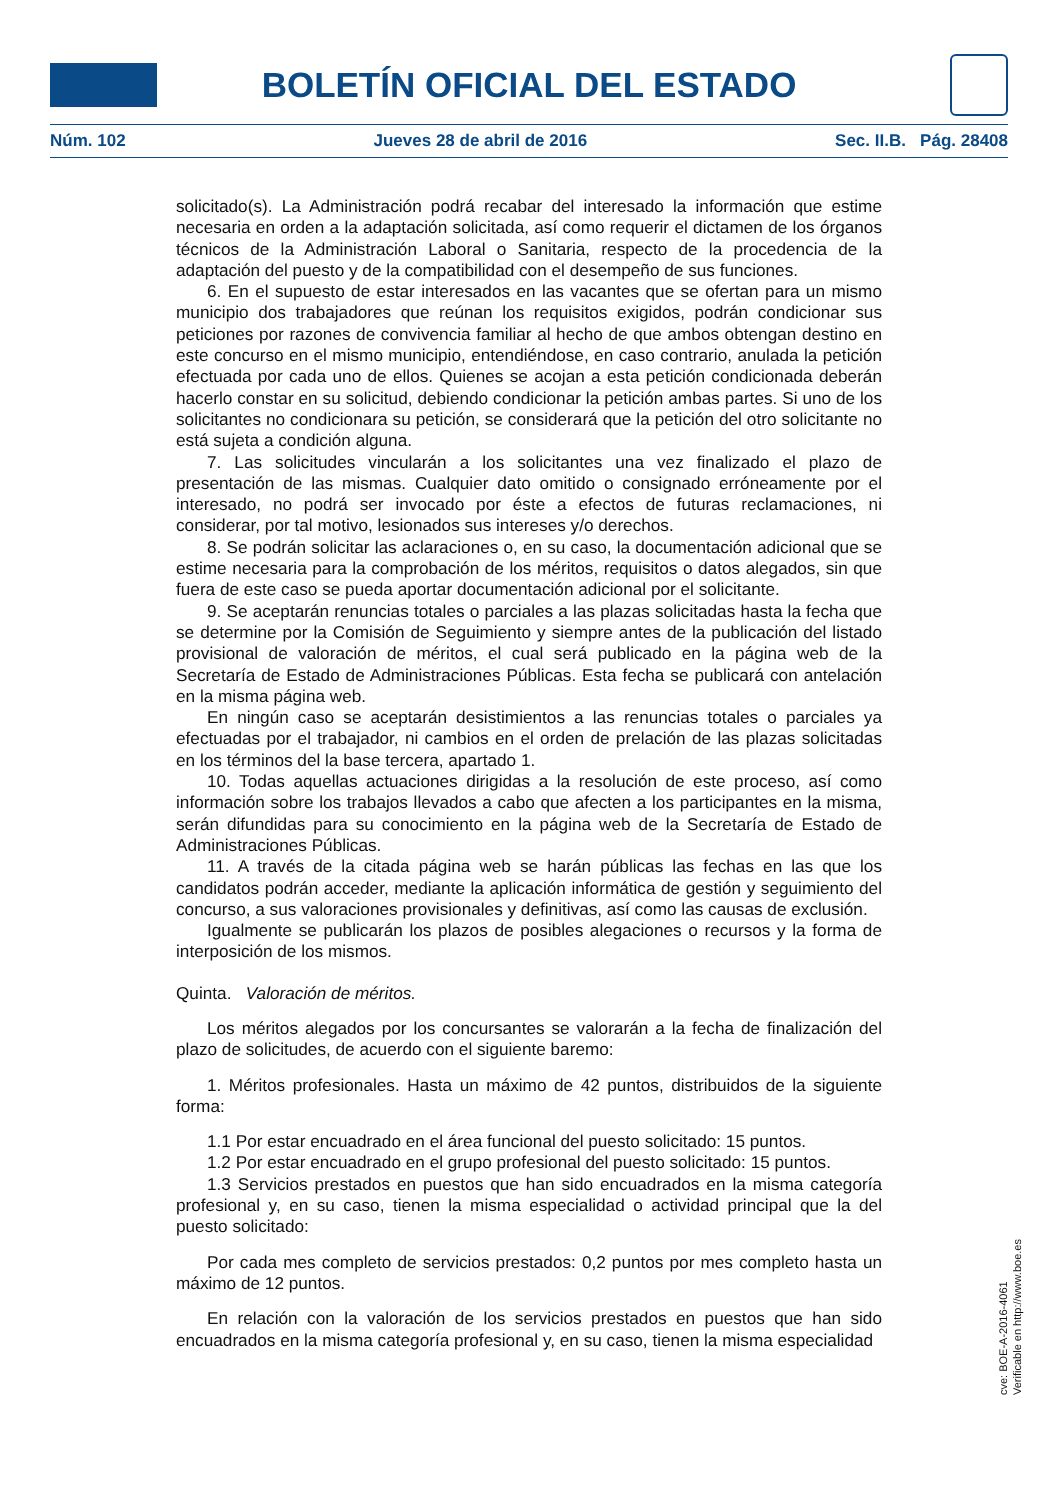BOLETÍN OFICIAL DEL ESTADO
Núm. 102 Jueves 28 de abril de 2016 Sec. II.B. Pág. 28408
solicitado(s). La Administración podrá recabar del interesado la información que estime necesaria en orden a la adaptación solicitada, así como requerir el dictamen de los órganos técnicos de la Administración Laboral o Sanitaria, respecto de la procedencia de la adaptación del puesto y de la compatibilidad con el desempeño de sus funciones.
6. En el supuesto de estar interesados en las vacantes que se ofertan para un mismo municipio dos trabajadores que reúnan los requisitos exigidos, podrán condicionar sus peticiones por razones de convivencia familiar al hecho de que ambos obtengan destino en este concurso en el mismo municipio, entendiéndose, en caso contrario, anulada la petición efectuada por cada uno de ellos. Quienes se acojan a esta petición condicionada deberán hacerlo constar en su solicitud, debiendo condicionar la petición ambas partes. Si uno de los solicitantes no condicionara su petición, se considerará que la petición del otro solicitante no está sujeta a condición alguna.
7. Las solicitudes vincularán a los solicitantes una vez finalizado el plazo de presentación de las mismas. Cualquier dato omitido o consignado erróneamente por el interesado, no podrá ser invocado por éste a efectos de futuras reclamaciones, ni considerar, por tal motivo, lesionados sus intereses y/o derechos.
8. Se podrán solicitar las aclaraciones o, en su caso, la documentación adicional que se estime necesaria para la comprobación de los méritos, requisitos o datos alegados, sin que fuera de este caso se pueda aportar documentación adicional por el solicitante.
9. Se aceptarán renuncias totales o parciales a las plazas solicitadas hasta la fecha que se determine por la Comisión de Seguimiento y siempre antes de la publicación del listado provisional de valoración de méritos, el cual será publicado en la página web de la Secretaría de Estado de Administraciones Públicas. Esta fecha se publicará con antelación en la misma página web.
En ningún caso se aceptarán desistimientos a las renuncias totales o parciales ya efectuadas por el trabajador, ni cambios en el orden de prelación de las plazas solicitadas en los términos del la base tercera, apartado 1.
10. Todas aquellas actuaciones dirigidas a la resolución de este proceso, así como información sobre los trabajos llevados a cabo que afecten a los participantes en la misma, serán difundidas para su conocimiento en la página web de la Secretaría de Estado de Administraciones Públicas.
11. A través de la citada página web se harán públicas las fechas en las que los candidatos podrán acceder, mediante la aplicación informática de gestión y seguimiento del concurso, a sus valoraciones provisionales y definitivas, así como las causas de exclusión.
Igualmente se publicarán los plazos de posibles alegaciones o recursos y la forma de interposición de los mismos.
Quinta. Valoración de méritos.
Los méritos alegados por los concursantes se valorarán a la fecha de finalización del plazo de solicitudes, de acuerdo con el siguiente baremo:
1. Méritos profesionales. Hasta un máximo de 42 puntos, distribuidos de la siguiente forma:
1.1 Por estar encuadrado en el área funcional del puesto solicitado: 15 puntos.
1.2 Por estar encuadrado en el grupo profesional del puesto solicitado: 15 puntos.
1.3 Servicios prestados en puestos que han sido encuadrados en la misma categoría profesional y, en su caso, tienen la misma especialidad o actividad principal que la del puesto solicitado:
Por cada mes completo de servicios prestados: 0,2 puntos por mes completo hasta un máximo de 12 puntos.
En relación con la valoración de los servicios prestados en puestos que han sido encuadrados en la misma categoría profesional y, en su caso, tienen la misma especialidad
cve: BOE-A-2016-4061
Verificable en http://www.boe.es